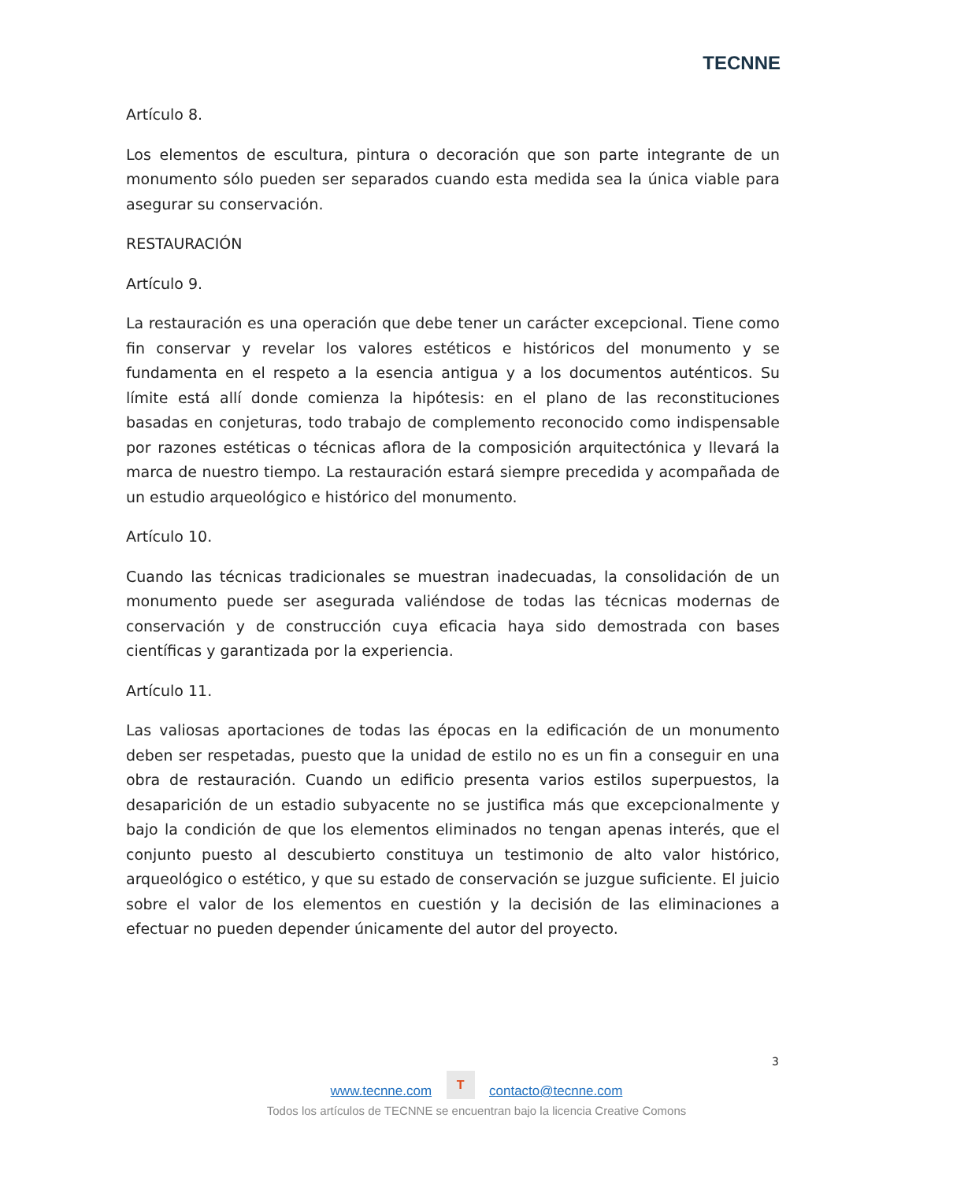TECNNE
Artículo 8.
Los elementos de escultura, pintura o decoración que son parte integrante de un monumento sólo pueden ser separados cuando esta medida sea la única viable para asegurar su conservación.
RESTAURACIÓN
Artículo 9.
La restauración es una operación que debe tener un carácter excepcional. Tiene como fin conservar y revelar los valores estéticos e históricos del monumento y se fundamenta en el respeto a la esencia antigua y a los documentos auténticos. Su límite está allí donde comienza la hipótesis: en el plano de las reconstituciones basadas en conjeturas, todo trabajo de complemento reconocido como indispensable por razones estéticas o técnicas aflora de la composición arquitectónica y llevará la marca de nuestro tiempo. La restauración estará siempre precedida y acompañada de un estudio arqueológico e histórico del monumento.
Artículo 10.
Cuando las técnicas tradicionales se muestran inadecuadas, la consolidación de un monumento puede ser asegurada valiéndose de todas las técnicas modernas de conservación y de construcción cuya eficacia haya sido demostrada con bases científicas y garantizada por la experiencia.
Artículo 11.
Las valiosas aportaciones de todas las épocas en la edificación de un monumento deben ser respetadas, puesto que la unidad de estilo no es un fin a conseguir en una obra de restauración. Cuando un edificio presenta varios estilos superpuestos, la desaparición de un estadio subyacente no se justifica más que excepcionalmente y bajo la condición de que los elementos eliminados no tengan apenas interés, que el conjunto puesto al descubierto constituya un testimonio de alto valor histórico, arqueológico o estético, y que su estado de conservación se juzgue suficiente. El juicio sobre el valor de los elementos en cuestión y la decisión de las eliminaciones a efectuar no pueden depender únicamente del autor del proyecto.
3
www.tecnne.com T contacto@tecnne.com
Todos los artículos de TECNNE se encuentran bajo la licencia Creative Comons